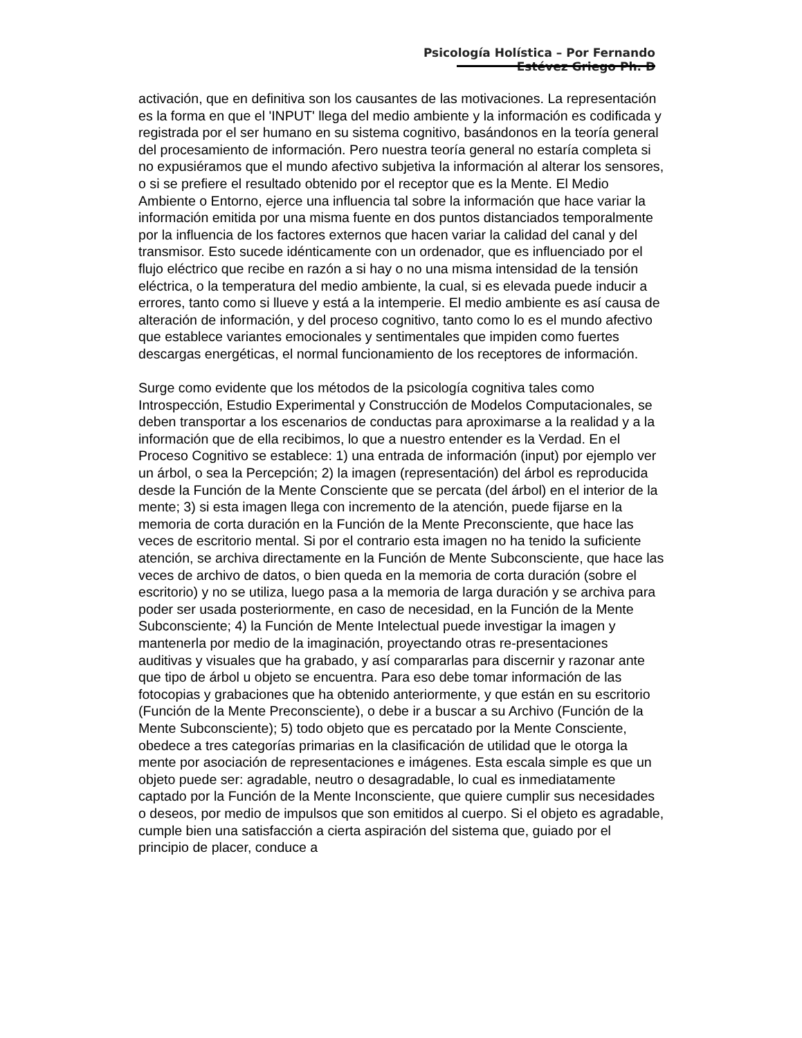Psicología Holística – Por Fernando Estévez Griego Ph. D
activación, que en definitiva son los causantes de las motivaciones. La representación es la forma en que el 'INPUT' llega del medio ambiente y la información es codificada y registrada por el ser humano en su sistema cognitivo, basándonos en la teoría general del procesamiento de información. Pero nuestra teoría general no estaría completa si no expusiéramos que el mundo afectivo subjetiva la información al alterar los sensores, o si se prefiere el resultado obtenido por el receptor que es la Mente. El Medio Ambiente o Entorno, ejerce una influencia tal sobre la información que hace variar la información emitida por una misma fuente en dos puntos distanciados temporalmente por la influencia de los factores externos que hacen variar la calidad del canal y del transmisor. Esto sucede idénticamente con un ordenador, que es influenciado por el flujo eléctrico que recibe en razón a si hay o no una misma intensidad de la tensión eléctrica, o la temperatura del medio ambiente, la cual, si es elevada puede inducir a errores, tanto como si llueve y está a la intemperie. El medio ambiente es así causa de alteración de información, y del proceso cognitivo, tanto como lo es el mundo afectivo que establece variantes emocionales y sentimentales que impiden como fuertes descargas energéticas, el normal funcionamiento de los receptores de información.
Surge como evidente que los métodos de la psicología cognitiva tales como Introspección, Estudio Experimental y Construcción de Modelos Computacionales, se deben transportar a los escenarios de conductas para aproximarse a la realidad y a la información que de ella recibimos, lo que a nuestro entender es la Verdad. En el Proceso Cognitivo se establece: 1) una entrada de información (input) por ejemplo ver un árbol, o sea la Percepción; 2) la imagen (representación) del árbol es reproducida desde la Función de la Mente Consciente que se percata (del árbol) en el interior de la mente; 3) si esta imagen llega con incremento de la atención, puede fijarse en la memoria de corta duración en la Función de la Mente Preconsciente, que hace las veces de escritorio mental. Si por el contrario esta imagen no ha tenido la suficiente atención, se archiva directamente en la Función de Mente Subconsciente, que hace las veces de archivo de datos, o bien queda en la memoria de corta duración (sobre el escritorio) y no se utiliza, luego pasa a la memoria de larga duración y se archiva para poder ser usada posteriormente, en caso de necesidad, en la Función de la Mente Subconsciente; 4) la Función de Mente Intelectual puede investigar la imagen y mantenerla por medio de la imaginación, proyectando otras re-presentaciones auditivas y visuales que ha grabado, y así compararlas para discernir y razonar ante que tipo de árbol u objeto se encuentra. Para eso debe tomar información de las fotocopias y grabaciones que ha obtenido anteriormente, y que están en su escritorio (Función de la Mente Preconsciente), o debe ir a buscar a su Archivo (Función de la Mente Subconsciente); 5) todo objeto que es percatado por la Mente Consciente, obedece a tres categorías primarias en la clasificación de utilidad que le otorga la mente por asociación de representaciones e imágenes. Esta escala simple es que un objeto puede ser: agradable, neutro o desagradable, lo cual es inmediatamente captado por la Función de la Mente Inconsciente, que quiere cumplir sus necesidades o deseos, por medio de impulsos que son emitidos al cuerpo. Si el objeto es agradable, cumple bien una satisfacción a cierta aspiración del sistema que, guiado por el principio de placer, conduce a